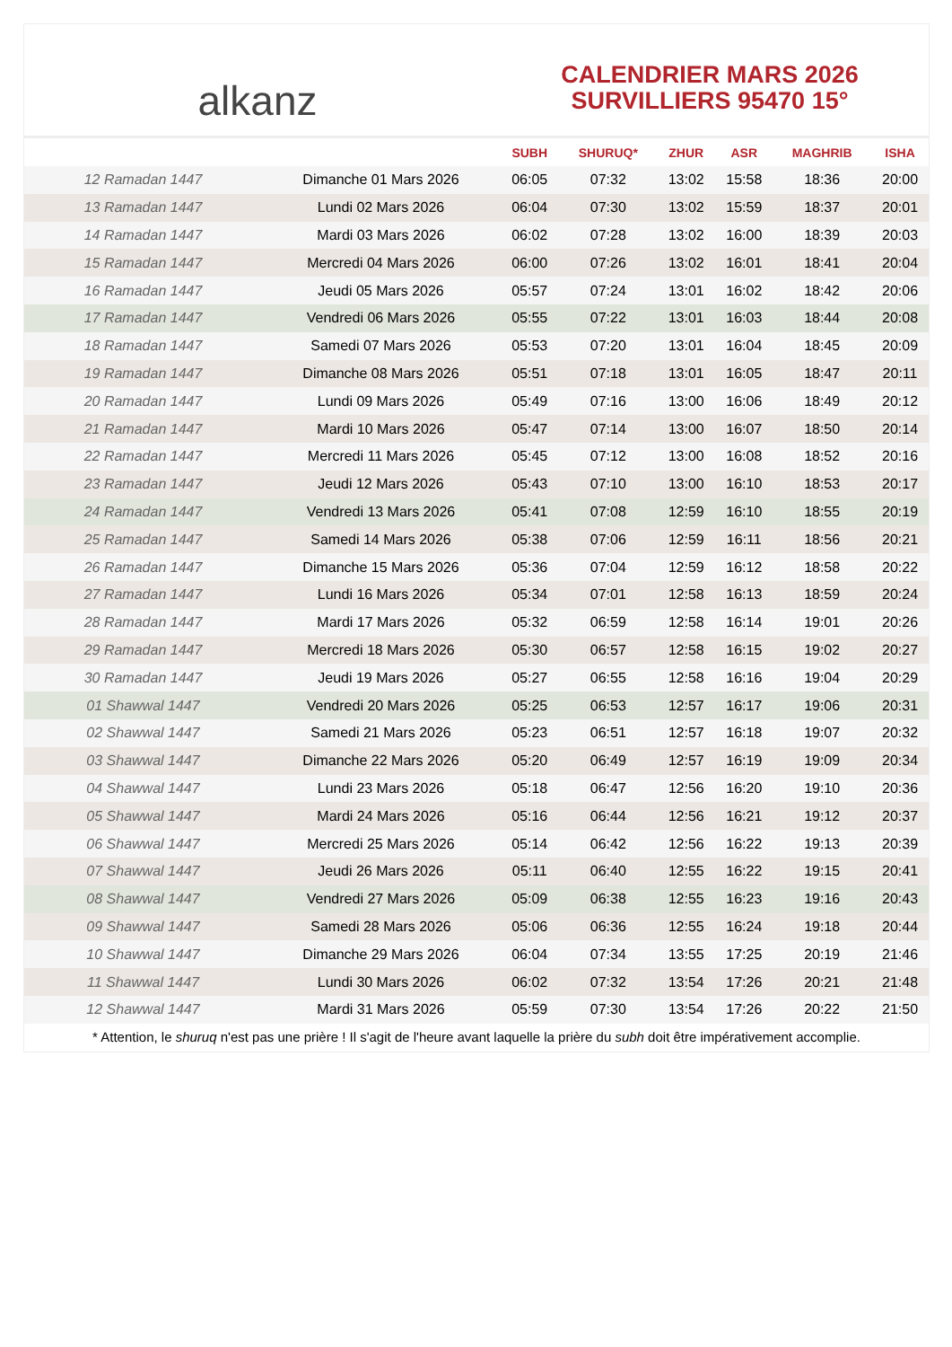alkanz
CALENDRIER MARS 2026
SURVILLIERS 95470 15°
| | | SUBH | SHURUQ* | ZHUR | ASR | MAGHRIB | ISHA |
| --- | --- | --- | --- | --- | --- | --- | --- |
| 12 Ramadan 1447 | Dimanche 01 Mars 2026 | 06:05 | 07:32 | 13:02 | 15:58 | 18:36 | 20:00 |
| 13 Ramadan 1447 | Lundi 02 Mars 2026 | 06:04 | 07:30 | 13:02 | 15:59 | 18:37 | 20:01 |
| 14 Ramadan 1447 | Mardi 03 Mars 2026 | 06:02 | 07:28 | 13:02 | 16:00 | 18:39 | 20:03 |
| 15 Ramadan 1447 | Mercredi 04 Mars 2026 | 06:00 | 07:26 | 13:02 | 16:01 | 18:41 | 20:04 |
| 16 Ramadan 1447 | Jeudi 05 Mars 2026 | 05:57 | 07:24 | 13:01 | 16:02 | 18:42 | 20:06 |
| 17 Ramadan 1447 | Vendredi 06 Mars 2026 | 05:55 | 07:22 | 13:01 | 16:03 | 18:44 | 20:08 |
| 18 Ramadan 1447 | Samedi 07 Mars 2026 | 05:53 | 07:20 | 13:01 | 16:04 | 18:45 | 20:09 |
| 19 Ramadan 1447 | Dimanche 08 Mars 2026 | 05:51 | 07:18 | 13:01 | 16:05 | 18:47 | 20:11 |
| 20 Ramadan 1447 | Lundi 09 Mars 2026 | 05:49 | 07:16 | 13:00 | 16:06 | 18:49 | 20:12 |
| 21 Ramadan 1447 | Mardi 10 Mars 2026 | 05:47 | 07:14 | 13:00 | 16:07 | 18:50 | 20:14 |
| 22 Ramadan 1447 | Mercredi 11 Mars 2026 | 05:45 | 07:12 | 13:00 | 16:08 | 18:52 | 20:16 |
| 23 Ramadan 1447 | Jeudi 12 Mars 2026 | 05:43 | 07:10 | 13:00 | 16:10 | 18:53 | 20:17 |
| 24 Ramadan 1447 | Vendredi 13 Mars 2026 | 05:41 | 07:08 | 12:59 | 16:10 | 18:55 | 20:19 |
| 25 Ramadan 1447 | Samedi 14 Mars 2026 | 05:38 | 07:06 | 12:59 | 16:11 | 18:56 | 20:21 |
| 26 Ramadan 1447 | Dimanche 15 Mars 2026 | 05:36 | 07:04 | 12:59 | 16:12 | 18:58 | 20:22 |
| 27 Ramadan 1447 | Lundi 16 Mars 2026 | 05:34 | 07:01 | 12:58 | 16:13 | 18:59 | 20:24 |
| 28 Ramadan 1447 | Mardi 17 Mars 2026 | 05:32 | 06:59 | 12:58 | 16:14 | 19:01 | 20:26 |
| 29 Ramadan 1447 | Mercredi 18 Mars 2026 | 05:30 | 06:57 | 12:58 | 16:15 | 19:02 | 20:27 |
| 30 Ramadan 1447 | Jeudi 19 Mars 2026 | 05:27 | 06:55 | 12:58 | 16:16 | 19:04 | 20:29 |
| 01 Shawwal 1447 | Vendredi 20 Mars 2026 | 05:25 | 06:53 | 12:57 | 16:17 | 19:06 | 20:31 |
| 02 Shawwal 1447 | Samedi 21 Mars 2026 | 05:23 | 06:51 | 12:57 | 16:18 | 19:07 | 20:32 |
| 03 Shawwal 1447 | Dimanche 22 Mars 2026 | 05:20 | 06:49 | 12:57 | 16:19 | 19:09 | 20:34 |
| 04 Shawwal 1447 | Lundi 23 Mars 2026 | 05:18 | 06:47 | 12:56 | 16:20 | 19:10 | 20:36 |
| 05 Shawwal 1447 | Mardi 24 Mars 2026 | 05:16 | 06:44 | 12:56 | 16:21 | 19:12 | 20:37 |
| 06 Shawwal 1447 | Mercredi 25 Mars 2026 | 05:14 | 06:42 | 12:56 | 16:22 | 19:13 | 20:39 |
| 07 Shawwal 1447 | Jeudi 26 Mars 2026 | 05:11 | 06:40 | 12:55 | 16:22 | 19:15 | 20:41 |
| 08 Shawwal 1447 | Vendredi 27 Mars 2026 | 05:09 | 06:38 | 12:55 | 16:23 | 19:16 | 20:43 |
| 09 Shawwal 1447 | Samedi 28 Mars 2026 | 05:06 | 06:36 | 12:55 | 16:24 | 19:18 | 20:44 |
| 10 Shawwal 1447 | Dimanche 29 Mars 2026 | 06:04 | 07:34 | 13:55 | 17:25 | 20:19 | 21:46 |
| 11 Shawwal 1447 | Lundi 30 Mars 2026 | 06:02 | 07:32 | 13:54 | 17:26 | 20:21 | 21:48 |
| 12 Shawwal 1447 | Mardi 31 Mars 2026 | 05:59 | 07:30 | 13:54 | 17:26 | 20:22 | 21:50 |
* Attention, le shuruq n'est pas une prière ! Il s'agit de l'heure avant laquelle la prière du subh doit être impérativement accomplie.